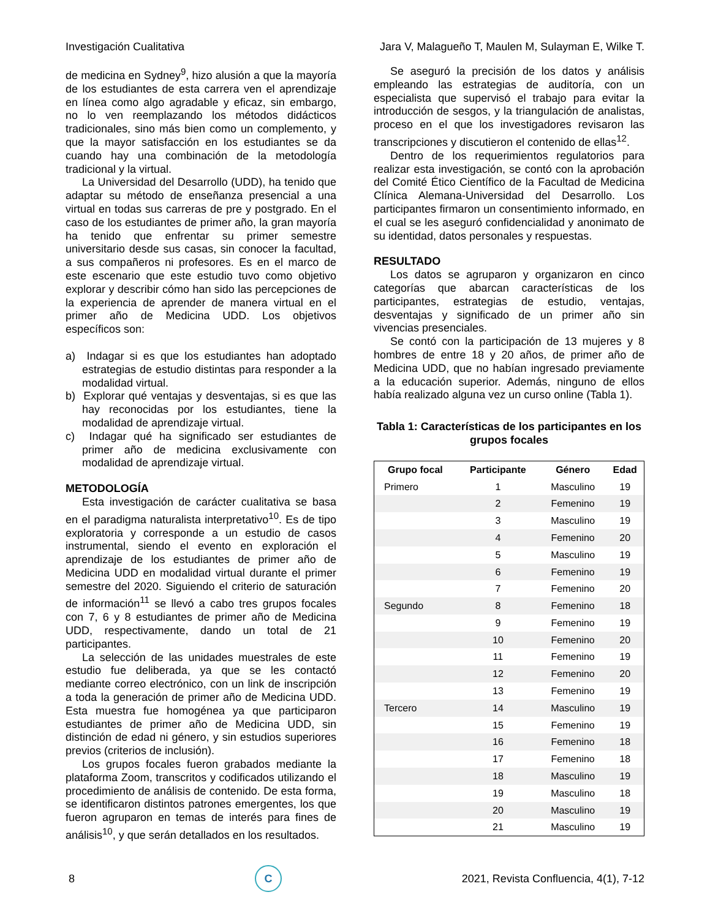Investigación Cualitativa Jara V, Malagueño T, Maulen M, Sulayman E, Wilke T.
de medicina en Sydney<sup>9</sup>, hizo alusión a que la mayoría de los estudiantes de esta carrera ven el aprendizaje en línea como algo agradable y eficaz, sin embargo, no lo ven reemplazando los métodos didácticos tradicionales, sino más bien como un complemento, y que la mayor satisfacción en los estudiantes se da cuando hay una combinación de la metodología tradicional y la virtual.
La Universidad del Desarrollo (UDD), ha tenido que adaptar su método de enseñanza presencial a una virtual en todas sus carreras de pre y postgrado. En el caso de los estudiantes de primer año, la gran mayoría ha tenido que enfrentar su primer semestre universitario desde sus casas, sin conocer la facultad, a sus compañeros ni profesores. Es en el marco de este escenario que este estudio tuvo como objetivo explorar y describir cómo han sido las percepciones de la experiencia de aprender de manera virtual en el primer año de Medicina UDD. Los objetivos específicos son:
a) Indagar si es que los estudiantes han adoptado estrategias de estudio distintas para responder a la modalidad virtual.
b) Explorar qué ventajas y desventajas, si es que las hay reconocidas por los estudiantes, tiene la modalidad de aprendizaje virtual.
c) Indagar qué ha significado ser estudiantes de primer año de medicina exclusivamente con modalidad de aprendizaje virtual.
METODOLOGÍA
Esta investigación de carácter cualitativa se basa en el paradigma naturalista interpretativo<sup>10</sup>. Es de tipo exploratoria y corresponde a un estudio de casos instrumental, siendo el evento en exploración el aprendizaje de los estudiantes de primer año de Medicina UDD en modalidad virtual durante el primer semestre del 2020. Siguiendo el criterio de saturación de información<sup>11</sup> se llevó a cabo tres grupos focales con 7, 6 y 8 estudiantes de primer año de Medicina UDD, respectivamente, dando un total de 21 participantes.
La selección de las unidades muestrales de este estudio fue deliberada, ya que se les contactó mediante correo electrónico, con un link de inscripción a toda la generación de primer año de Medicina UDD. Esta muestra fue homogénea ya que participaron estudiantes de primer año de Medicina UDD, sin distinción de edad ni género, y sin estudios superiores previos (criterios de inclusión).
Los grupos focales fueron grabados mediante la plataforma Zoom, transcritos y codificados utilizando el procedimiento de análisis de contenido. De esta forma, se identificaron distintos patrones emergentes, los que fueron agruparon en temas de interés para fines de análisis<sup>10</sup>, y que serán detallados en los resultados.
Se aseguró la precisión de los datos y análisis empleando las estrategias de auditoría, con un especialista que supervisó el trabajo para evitar la introducción de sesgos, y la triangulación de analistas, proceso en el que los investigadores revisaron las transcripciones y discutieron el contenido de ellas<sup>12</sup>.
Dentro de los requerimientos regulatorios para realizar esta investigación, se contó con la aprobación del Comité Ético Científico de la Facultad de Medicina Clínica Alemana-Universidad del Desarrollo. Los participantes firmaron un consentimiento informado, en el cual se les aseguró confidencialidad y anonimato de su identidad, datos personales y respuestas.
RESULTADO
Los datos se agruparon y organizaron en cinco categorías que abarcan características de los participantes, estrategias de estudio, ventajas, desventajas y significado de un primer año sin vivencias presenciales.
Se contó con la participación de 13 mujeres y 8 hombres de entre 18 y 20 años, de primer año de Medicina UDD, que no habían ingresado previamente a la educación superior. Además, ninguno de ellos había realizado alguna vez un curso online (Tabla 1).
Tabla 1: Características de los participantes en los grupos focales
| Grupo focal | Participante | Género | Edad |
| --- | --- | --- | --- |
| Primero | 1 | Masculino | 19 |
| | 2 | Femenino | 19 |
| | 3 | Masculino | 19 |
| | 4 | Femenino | 20 |
| | 5 | Masculino | 19 |
| | 6 | Femenino | 19 |
| | 7 | Femenino | 20 |
| Segundo | 8 | Femenino | 18 |
| | 9 | Femenino | 19 |
| | 10 | Femenino | 20 |
| | 11 | Femenino | 19 |
| | 12 | Femenino | 20 |
| | 13 | Femenino | 19 |
| Tercero | 14 | Masculino | 19 |
| | 15 | Femenino | 19 |
| | 16 | Femenino | 18 |
| | 17 | Femenino | 18 |
| | 18 | Masculino | 19 |
| | 19 | Masculino | 18 |
| | 20 | Masculino | 19 |
| | 21 | Masculino | 19 |
8
C
2021, Revista Confluencia, 4(1), 7-12